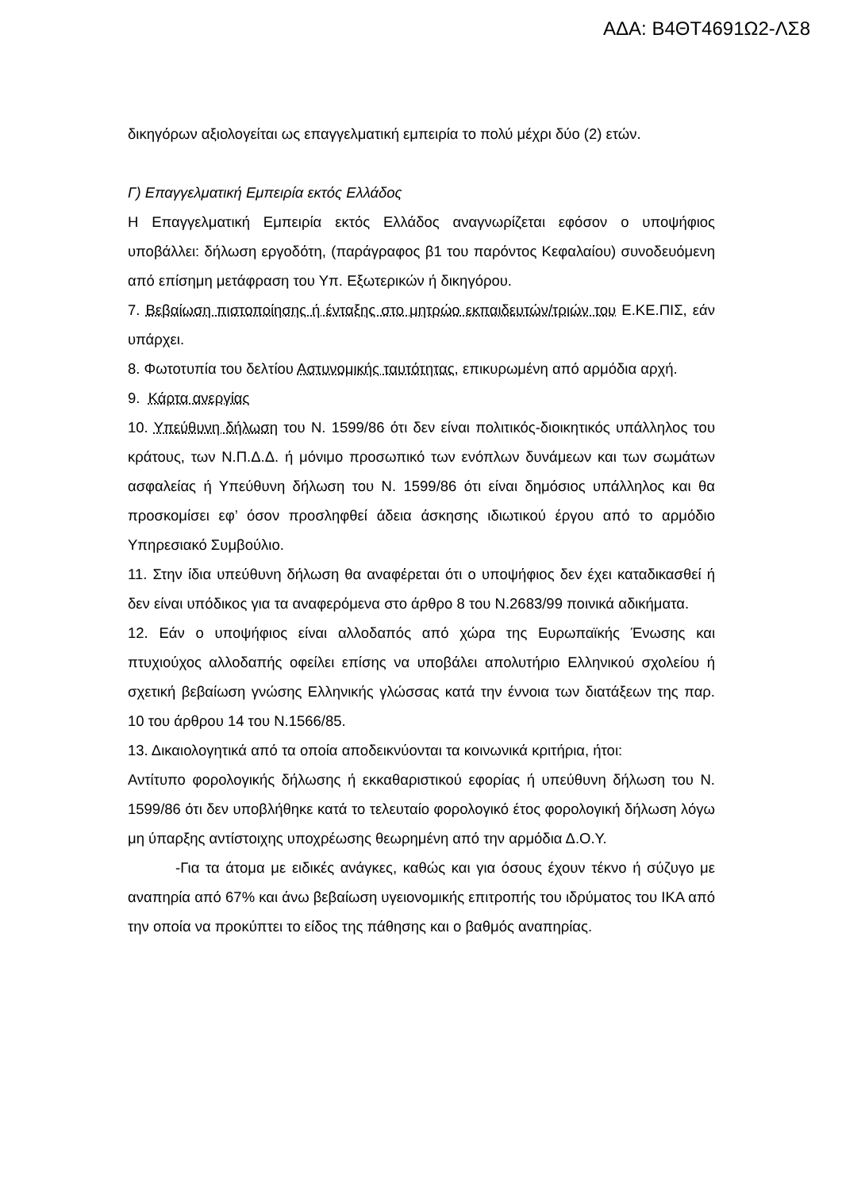ΑΔΑ: Β4ΘΤ4691Ω2-ΛΣ8
δικηγόρων αξιολογείται ως επαγγελματική εμπειρία το πολύ μέχρι δύο (2) ετών.
Γ) Επαγγελματική Εμπειρία εκτός Ελλάδος
Η Επαγγελματική Εμπειρία εκτός Ελλάδος αναγνωρίζεται εφόσον ο υποψήφιος υποβάλλει: δήλωση εργοδότη, (παράγραφος β1 του παρόντος Κεφαλαίου) συνοδευόμενη από επίσημη μετάφραση του Υπ. Εξωτερικών ή δικηγόρου.
7. Βεβαίωση πιστοποίησης ή ένταξης στο μητρώο εκπαιδευτών/τριών του Ε.ΚΕ.ΠΙΣ, εάν υπάρχει.
8. Φωτοτυπία του δελτίου Αστυνομικής ταυτότητας, επικυρωμένη από αρμόδια αρχή.
9. Κάρτα ανεργίας
10. Υπεύθυνη δήλωση του Ν. 1599/86 ότι δεν είναι πολιτικός-διοικητικός υπάλληλος του κράτους, των Ν.Π.Δ.Δ. ή μόνιμο προσωπικό των ενόπλων δυνάμεων και των σωμάτων ασφαλείας ή Υπεύθυνη δήλωση του Ν. 1599/86 ότι είναι δημόσιος υπάλληλος και θα προσκομίσει εφ’ όσον προσληφθεί άδεια άσκησης ιδιωτικού έργου από το αρμόδιο Υπηρεσιακό Συμβούλιο.
11. Στην ίδια υπεύθυνη δήλωση θα αναφέρεται ότι ο υποψήφιος δεν έχει καταδικασθεί ή δεν είναι υπόδικος για τα αναφερόμενα στο άρθρο 8 του Ν.2683/99 ποινικά αδικήματα.
12. Εάν ο υποψήφιος είναι αλλοδαπός από χώρα της Ευρωπαϊκής Ένωσης και πτυχιούχος αλλοδαπής οφείλει επίσης να υποβάλει απολυτήριο Ελληνικού σχολείου ή σχετική βεβαίωση γνώσης Ελληνικής γλώσσας κατά την έννοια των διατάξεων της παρ. 10 του άρθρου 14 του Ν.1566/85.
13. Δικαιολογητικά από τα οποία αποδεικνύονται τα κοινωνικά κριτήρια, ήτοι:
Αντίτυπο φορολογικής δήλωσης ή εκκαθαριστικού εφορίας ή υπεύθυνη δήλωση του Ν. 1599/86 ότι δεν υποβλήθηκε κατά το τελευταίο φορολογικό έτος φορολογική δήλωση λόγω μη ύπαρξης αντίστοιχης υποχρέωσης θεωρημένη από την αρμόδια Δ.Ο.Υ.
-Για τα άτομα με ειδικές ανάγκες, καθώς και για όσους έχουν τέκνο ή σύζυγο με αναπηρία από 67% και άνω βεβαίωση υγειονομικής επιτροπής του ιδρύματος του ΙΚΑ από την οποία να προκύπτει το είδος της πάθησης και ο βαθμός αναπηρίας.